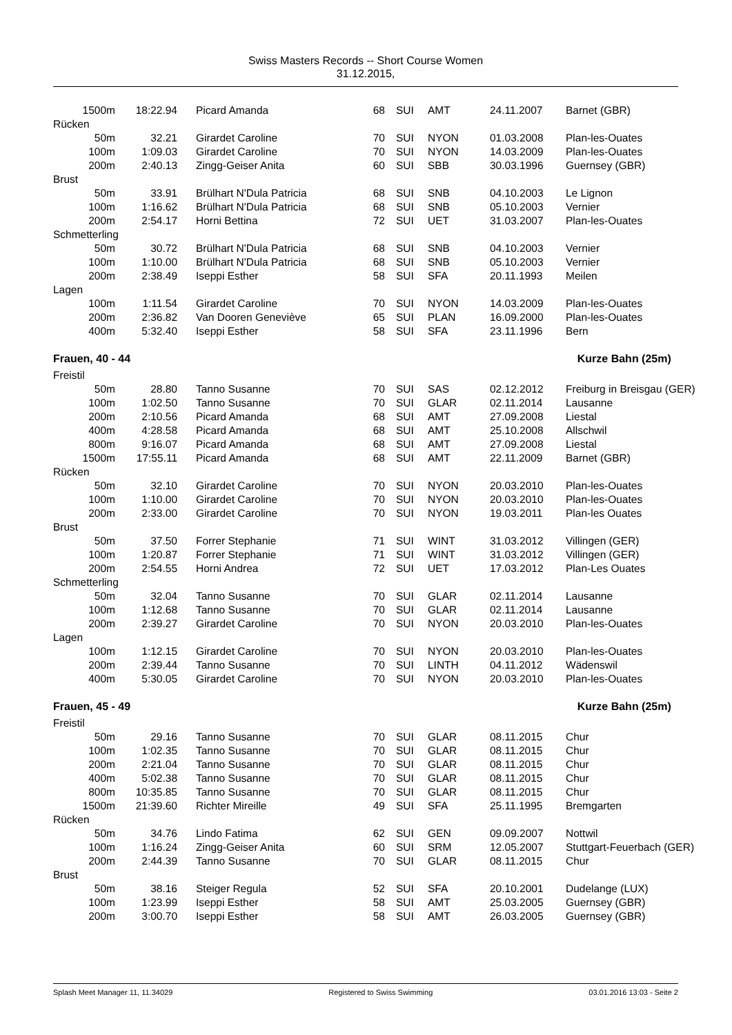Swiss Masters Records -- Short Course Women
31.12.2015,
| 1500m | 18:22.94 | Picard Amanda | 68 | SUI | AMT | 24.11.2007 | Barnet (GBR) |
| Rücken | | | | | | | |
| 50m | 32.21 | Girardet Caroline | 70 | SUI | NYON | 01.03.2008 | Plan-les-Ouates |
| 100m | 1:09.03 | Girardet Caroline | 70 | SUI | NYON | 14.03.2009 | Plan-les-Ouates |
| 200m | 2:40.13 | Zingg-Geiser Anita | 60 | SUI | SBB | 30.03.1996 | Guernsey (GBR) |
| Brust | | | | | | | |
| 50m | 33.91 | Brülhart N'Dula Patricia | 68 | SUI | SNB | 04.10.2003 | Le Lignon |
| 100m | 1:16.62 | Brülhart N'Dula Patricia | 68 | SUI | SNB | 05.10.2003 | Vernier |
| 200m | 2:54.17 | Horni Bettina | 72 | SUI | UET | 31.03.2007 | Plan-les-Ouates |
| Schmetterling | | | | | | | |
| 50m | 30.72 | Brülhart N'Dula Patricia | 68 | SUI | SNB | 04.10.2003 | Vernier |
| 100m | 1:10.00 | Brülhart N'Dula Patricia | 68 | SUI | SNB | 05.10.2003 | Vernier |
| 200m | 2:38.49 | Iseppi Esther | 58 | SUI | SFA | 20.11.1993 | Meilen |
| Lagen | | | | | | | |
| 100m | 1:11.54 | Girardet Caroline | 70 | SUI | NYON | 14.03.2009 | Plan-les-Ouates |
| 200m | 2:36.82 | Van Dooren Geneviève | 65 | SUI | PLAN | 16.09.2000 | Plan-les-Ouates |
| 400m | 5:32.40 | Iseppi Esther | 58 | SUI | SFA | 23.11.1996 | Bern |
| Frauen, 40 - 44 | | | | Kurze Bahn (25m) | | | |
| Freistil | | | | | | | |
| 50m | 28.80 | Tanno Susanne | 70 | SUI | SAS | 02.12.2012 | Freiburg in Breisgau (GER) |
| 100m | 1:02.50 | Tanno Susanne | 70 | SUI | GLAR | 02.11.2014 | Lausanne |
| 200m | 2:10.56 | Picard Amanda | 68 | SUI | AMT | 27.09.2008 | Liestal |
| 400m | 4:28.58 | Picard Amanda | 68 | SUI | AMT | 25.10.2008 | Allschwil |
| 800m | 9:16.07 | Picard Amanda | 68 | SUI | AMT | 27.09.2008 | Liestal |
| 1500m | 17:55.11 | Picard Amanda | 68 | SUI | AMT | 22.11.2009 | Barnet (GBR) |
| Rücken | | | | | | | |
| 50m | 32.10 | Girardet Caroline | 70 | SUI | NYON | 20.03.2010 | Plan-les-Ouates |
| 100m | 1:10.00 | Girardet Caroline | 70 | SUI | NYON | 20.03.2010 | Plan-les-Ouates |
| 200m | 2:33.00 | Girardet Caroline | 70 | SUI | NYON | 19.03.2011 | Plan-les Ouates |
| Brust | | | | | | | |
| 50m | 37.50 | Forrer Stephanie | 71 | SUI | WINT | 31.03.2012 | Villingen (GER) |
| 100m | 1:20.87 | Forrer Stephanie | 71 | SUI | WINT | 31.03.2012 | Villingen (GER) |
| 200m | 2:54.55 | Horni Andrea | 72 | SUI | UET | 17.03.2012 | Plan-Les Ouates |
| Schmetterling | | | | | | | |
| 50m | 32.04 | Tanno Susanne | 70 | SUI | GLAR | 02.11.2014 | Lausanne |
| 100m | 1:12.68 | Tanno Susanne | 70 | SUI | GLAR | 02.11.2014 | Lausanne |
| 200m | 2:39.27 | Girardet Caroline | 70 | SUI | NYON | 20.03.2010 | Plan-les-Ouates |
| Lagen | | | | | | | |
| 100m | 1:12.15 | Girardet Caroline | 70 | SUI | NYON | 20.03.2010 | Plan-les-Ouates |
| 200m | 2:39.44 | Tanno Susanne | 70 | SUI | LINTH | 04.11.2012 | Wädenswil |
| 400m | 5:30.05 | Girardet Caroline | 70 | SUI | NYON | 20.03.2010 | Plan-les-Ouates |
| Frauen, 45 - 49 | | | | Kurze Bahn (25m) | | | |
| Freistil | | | | | | | |
| 50m | 29.16 | Tanno Susanne | 70 | SUI | GLAR | 08.11.2015 | Chur |
| 100m | 1:02.35 | Tanno Susanne | 70 | SUI | GLAR | 08.11.2015 | Chur |
| 200m | 2:21.04 | Tanno Susanne | 70 | SUI | GLAR | 08.11.2015 | Chur |
| 400m | 5:02.38 | Tanno Susanne | 70 | SUI | GLAR | 08.11.2015 | Chur |
| 800m | 10:35.85 | Tanno Susanne | 70 | SUI | GLAR | 08.11.2015 | Chur |
| 1500m | 21:39.60 | Richter Mireille | 49 | SUI | SFA | 25.11.1995 | Bremgarten |
| Rücken | | | | | | | |
| 50m | 34.76 | Lindo Fatima | 62 | SUI | GEN | 09.09.2007 | Nottwil |
| 100m | 1:16.24 | Zingg-Geiser Anita | 60 | SUI | SRM | 12.05.2007 | Stuttgart-Feuerbach (GER) |
| 200m | 2:44.39 | Tanno Susanne | 70 | SUI | GLAR | 08.11.2015 | Chur |
| Brust | | | | | | | |
| 50m | 38.16 | Steiger Regula | 52 | SUI | SFA | 20.10.2001 | Dudelange (LUX) |
| 100m | 1:23.99 | Iseppi Esther | 58 | SUI | AMT | 25.03.2005 | Guernsey (GBR) |
| 200m | 3:00.70 | Iseppi Esther | 58 | SUI | AMT | 26.03.2005 | Guernsey (GBR) |
Splash Meet Manager 11, 11.34029 Registered to Swiss Swimming 03.01.2016 13:03 - Seite 2